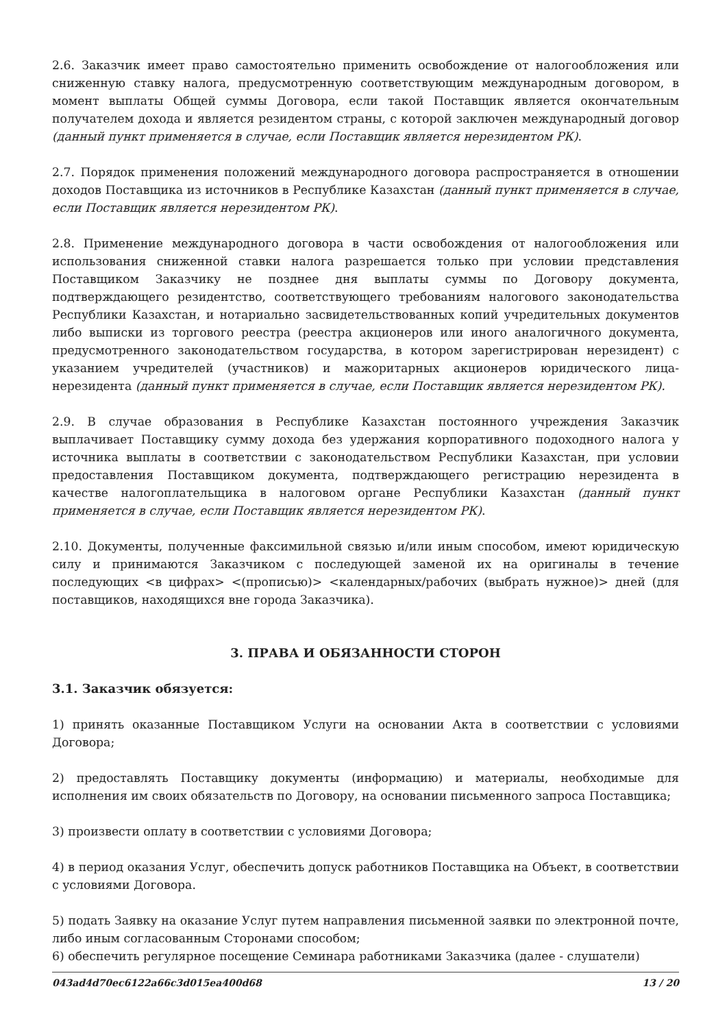2.6. Заказчик имеет право самостоятельно применить освобождение от налогообложения или сниженную ставку налога, предусмотренную соответствующим международным договором, в момент выплаты Общей суммы Договора, если такой Поставщик является окончательным получателем дохода и является резидентом страны, с которой заключен международный договор (данный пункт применяется в случае, если Поставщик является нерезидентом РК).
2.7. Порядок применения положений международного договора распространяется в отношении доходов Поставщика из источников в Республике Казахстан (данный пункт применяется в случае, если Поставщик является нерезидентом РК).
2.8. Применение международного договора в части освобождения от налогообложения или использования сниженной ставки налога разрешается только при условии представления Поставщиком Заказчику не позднее дня выплаты суммы по Договору документа, подтверждающего резидентство, соответствующего требованиям налогового законодательства Республики Казахстан, и нотариально засвидетельствованных копий учредительных документов либо выписки из торгового реестра (реестра акционеров или иного аналогичного документа, предусмотренного законодательством государства, в котором зарегистрирован нерезидент) с указанием учредителей (участников) и мажоритарных акционеров юридического лица-нерезидента (данный пункт применяется в случае, если Поставщик является нерезидентом РК).
2.9. В случае образования в Республике Казахстан постоянного учреждения Заказчик выплачивает Поставщику сумму дохода без удержания корпоративного подоходного налога у источника выплаты в соответствии с законодательством Республики Казахстан, при условии предоставления Поставщиком документа, подтверждающего регистрацию нерезидента в качестве налогоплательщика в налоговом органе Республики Казахстан (данный пункт применяется в случае, если Поставщик является нерезидентом РК).
2.10. Документы, полученные факсимильной связью и/или иным способом, имеют юридическую силу и принимаются Заказчиком с последующей заменой их на оригиналы в течение последующих <в цифрах> <(прописью)> <календарных/рабочих (выбрать нужное)> дней (для поставщиков, находящихся вне города Заказчика).
3. ПРАВА И ОБЯЗАННОСТИ СТОРОН
3.1. Заказчик обязуется:
1) принять оказанные Поставщиком Услуги на основании Акта в соответствии с условиями Договора;
2) предоставлять Поставщику документы (информацию) и материалы, необходимые для исполнения им своих обязательств по Договору, на основании письменного запроса Поставщика;
3) произвести оплату в соответствии с условиями Договора;
4) в период оказания Услуг, обеспечить допуск работников Поставщика на Объект, в соответствии с условиями Договора.
5) подать Заявку на оказание Услуг путем направления письменной заявки по электронной почте, либо иным согласованным Сторонами способом;
6) обеспечить регулярное посещение Семинара работниками Заказчика (далее - слушатели)
043ad4d70ec6122a66c3d015ea400d68 13 / 20